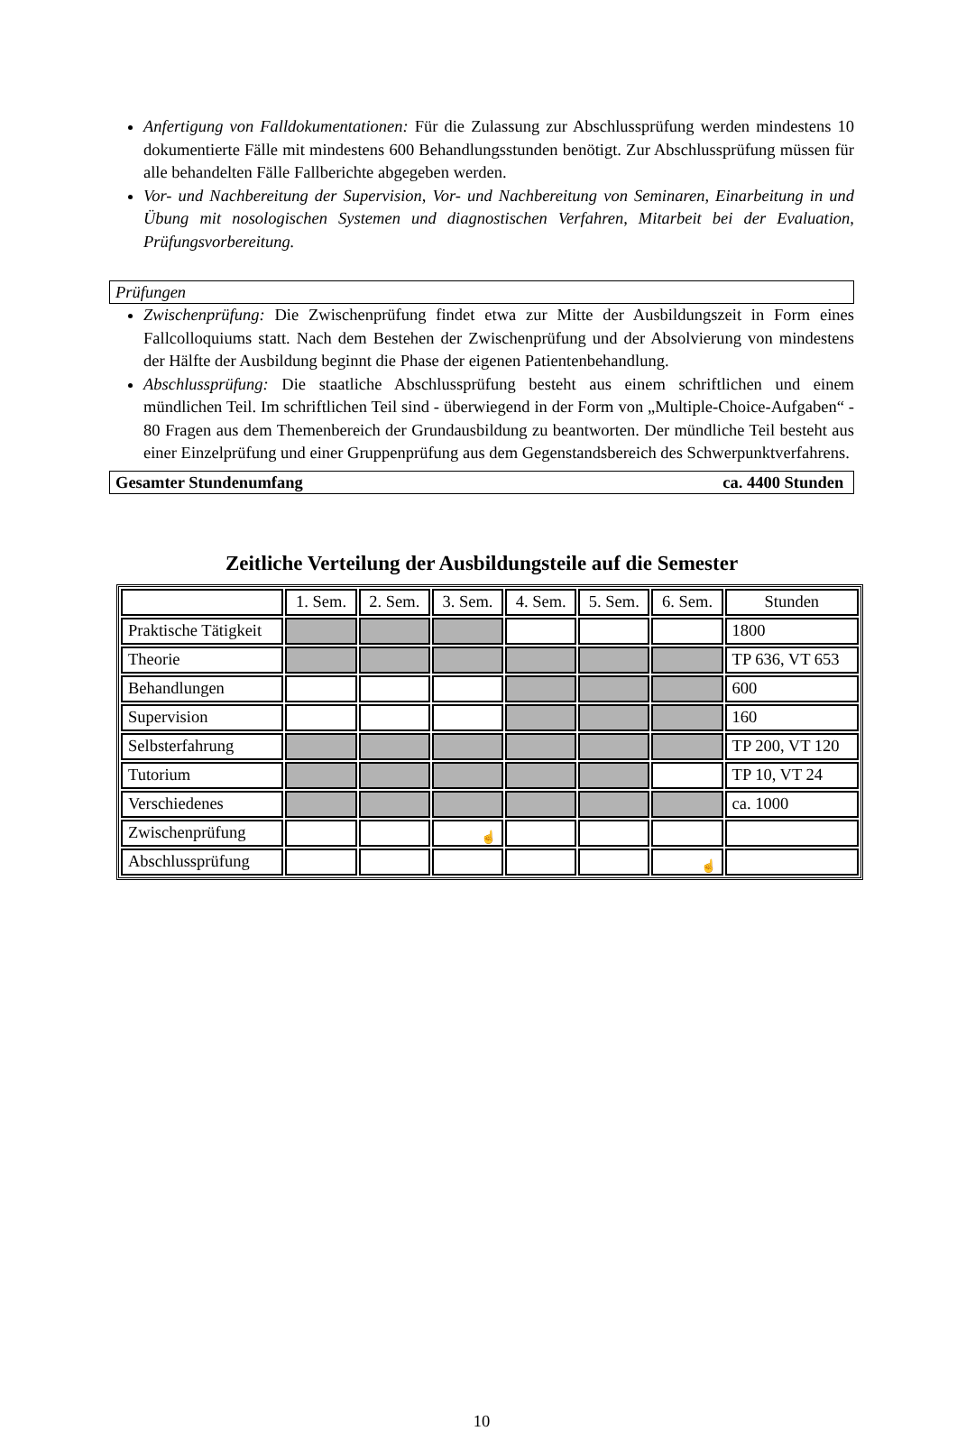Anfertigung von Falldokumentationen: Für die Zulassung zur Abschlussprüfung werden mindestens 10 dokumentierte Fälle mit mindestens 600 Behandlungsstunden benötigt. Zur Abschlussprüfung müssen für alle behandelten Fälle Fallberichte abgegeben werden.
Vor- und Nachbereitung der Supervision, Vor- und Nachbereitung von Seminaren, Einarbeitung in und Übung mit nosologischen Systemen und diagnostischen Verfahren, Mitarbeit bei der Evaluation, Prüfungsvorbereitung.
Prüfungen
Zwischenprüfung: Die Zwischenprüfung findet etwa zur Mitte der Ausbildungszeit in Form eines Fallcolloquiums statt. Nach dem Bestehen der Zwischenprüfung und der Absolvierung von mindestens der Hälfte der Ausbildung beginnt die Phase der eigenen Patientenbehandlung.
Abschlussprüfung: Die staatliche Abschlussprüfung besteht aus einem schriftlichen und einem mündlichen Teil. Im schriftlichen Teil sind - überwiegend in der Form von „Multiple-Choice-Aufgaben“ - 80 Fragen aus dem Themenbereich der Grundausbildung zu beantworten. Der mündliche Teil besteht aus einer Einzelprüfung und einer Gruppenprüfung aus dem Gegenstandsbereich des Schwerpunktverfahrens.
Gesamter Stundenumfang ca. 4400 Stunden
Zeitliche Verteilung der Ausbildungsteile auf die Semester
| | 1. Sem. | 2. Sem. | 3. Sem. | 4. Sem. | 5. Sem. | 6. Sem. | Stunden |
| Praktische Tätigkeit | | | | | | | 1800 |
| Theorie | | | | | | | TP 636, VT 653 |
| Behandlungen | | | | | | | 600 |
| Supervision | | | | | | | 160 |
| Selbsterfahrung | | | | | | | TP 200, VT 120 |
| Tutorium | | | | | | | TP 10, VT 24 |
| Verschiedenes | | | | | | | ca. 1000 |
| Zwischenprüfung | | | ☝ | | | | |
| Abschlussprüfung | | | | | | ☝ | |
10